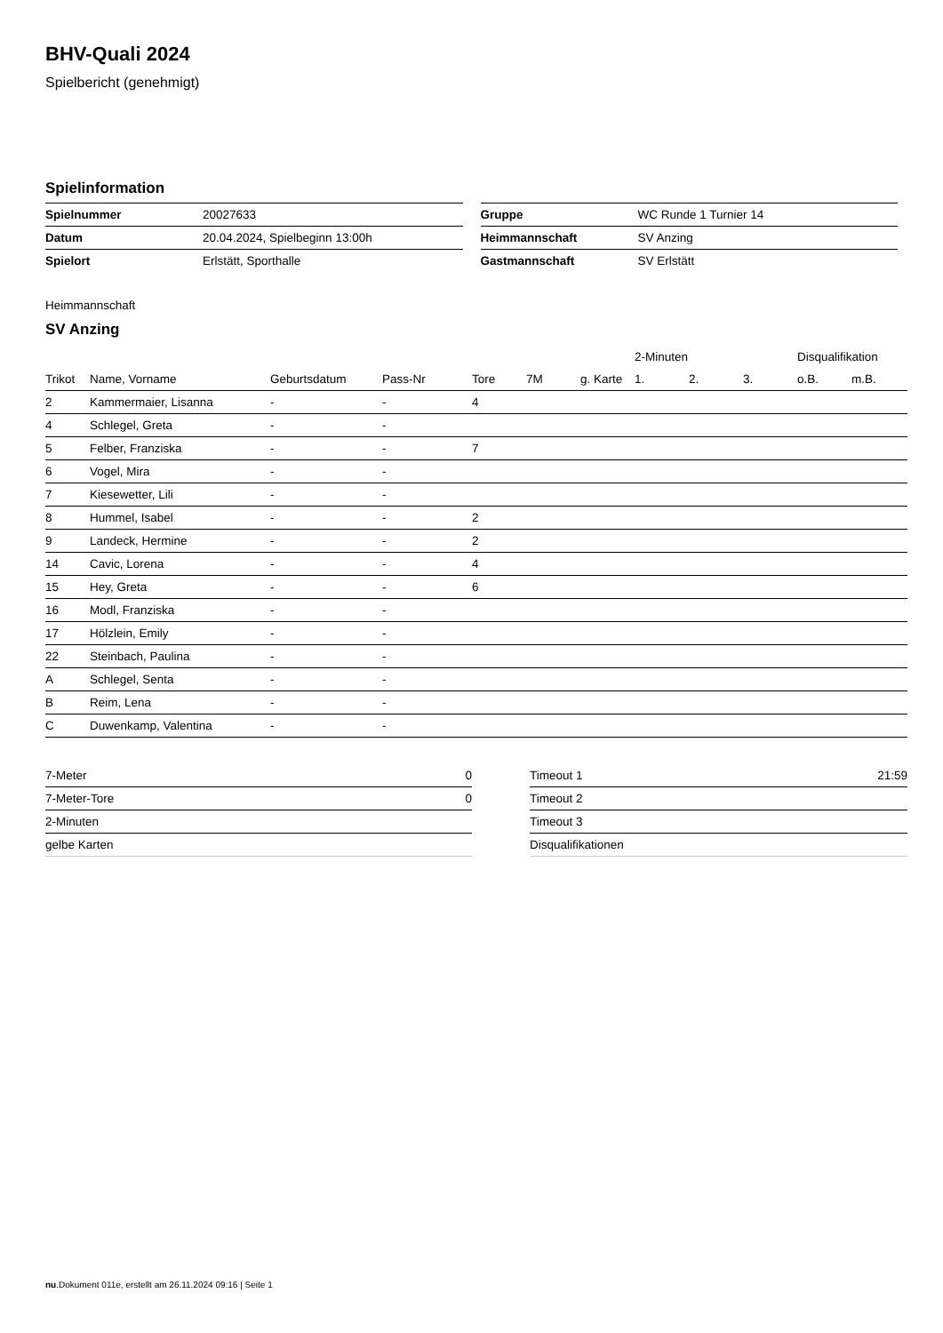BHV-Quali 2024
Spielbericht (genehmigt)
Spielinformation
| Spielnummer | 20027633 |
| Datum | 20.04.2024, Spielbeginn 13:00h |
| Spielort | Erlstätt, Sporthalle |
| Gruppe | WC Runde 1 Turnier 14 |
| Heimmannschaft | SV Anzing |
| Gastmannschaft | SV Erlstätt |
Heimmannschaft
SV Anzing
| | | | | | | | 2-Minuten | | | Disqualifikation | |
| --- | --- | --- | --- | --- | --- | --- | --- | --- | --- | --- | --- |
| Trikot | Name, Vorname | Geburtsdatum | Pass-Nr | Tore | 7M | g. Karte | 1. | 2. | 3. | o.B. | m.B. |
| 2 | Kammermaier, Lisanna | - | - | 4 | | | | | | | |
| 4 | Schlegel, Greta | - | - | | | | | | | | |
| 5 | Felber, Franziska | - | - | 7 | | | | | | | |
| 6 | Vogel, Mira | - | - | | | | | | | | |
| 7 | Kiesewetter, Lili | - | - | | | | | | | | |
| 8 | Hummel, Isabel | - | - | 2 | | | | | | | |
| 9 | Landeck, Hermine | - | - | 2 | | | | | | | |
| 14 | Cavic, Lorena | - | - | 4 | | | | | | | |
| 15 | Hey, Greta | - | - | 6 | | | | | | | |
| 16 | Modl, Franziska | - | - | | | | | | | | |
| 17 | Hölzlein, Emily | - | - | | | | | | | | |
| 22 | Steinbach, Paulina | - | - | | | | | | | | |
| A | Schlegel, Senta | - | - | | | | | | | | |
| B | Reim, Lena | - | - | | | | | | | | |
| C | Duwenkamp, Valentina | - | - | | | | | | | | |
| 7-Meter | 0 |
| 7-Meter-Tore | 0 |
| 2-Minuten | |
| gelbe Karten | |
| Timeout 1 | 21:59 |
| Timeout 2 | |
| Timeout 3 | |
| Disqualifikationen | |
nu.Dokument 011e, erstellt am 26.11.2024 09:16 | Seite 1